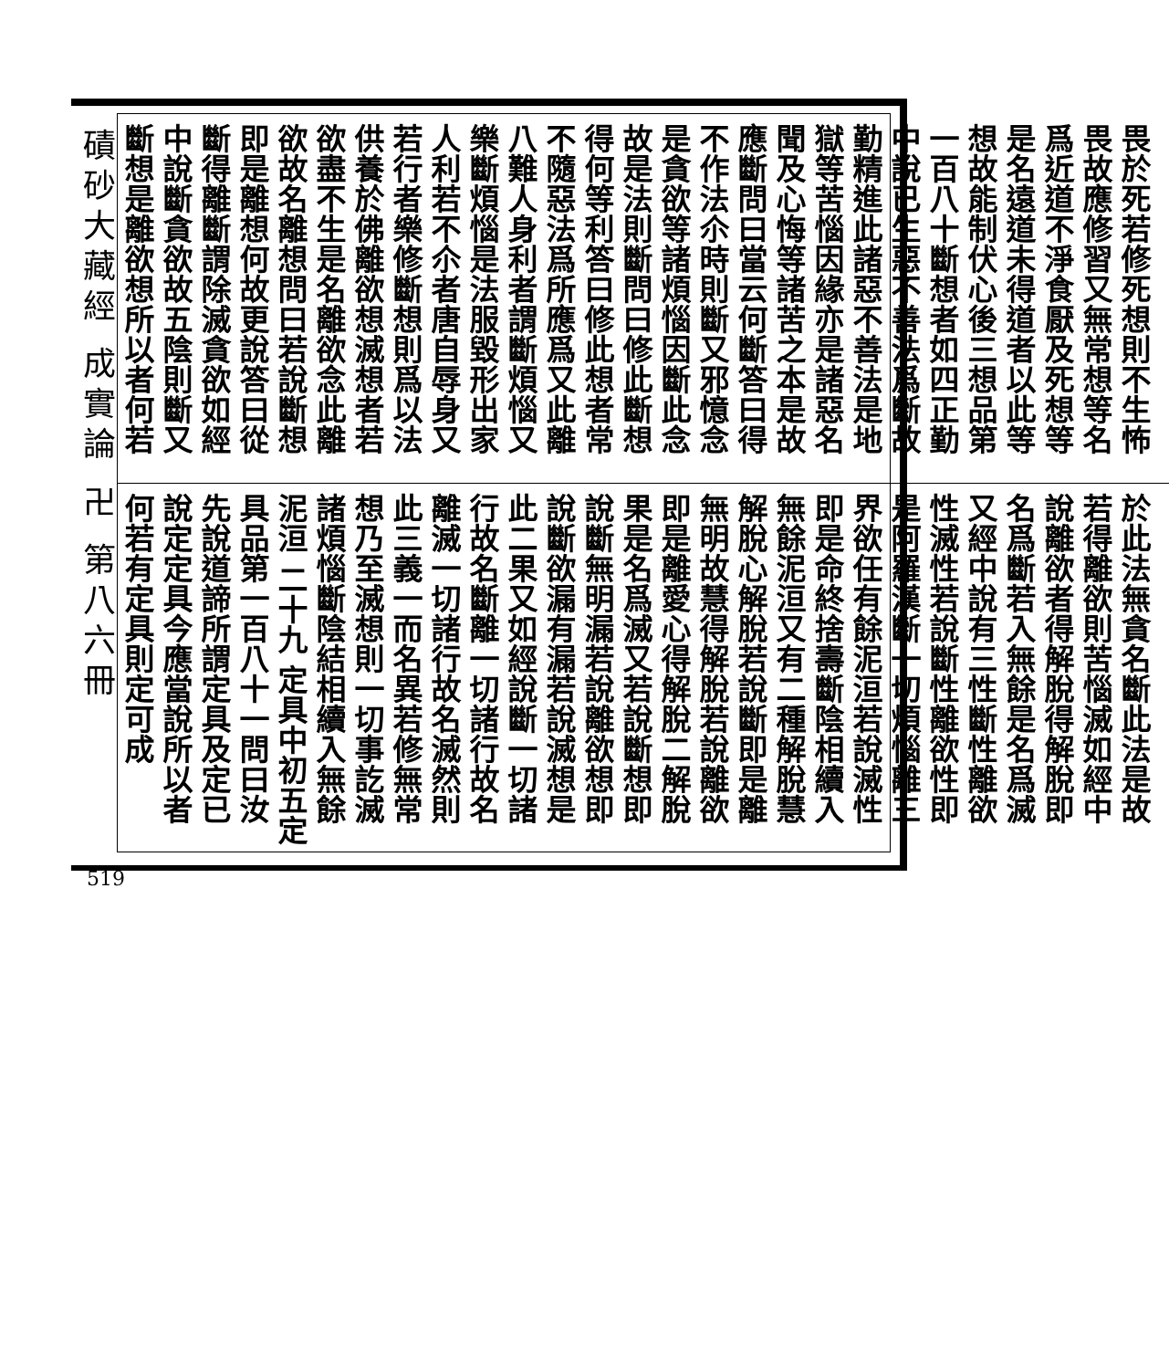磧砂大藏經 成實論 卍 第八六冊
畏於死若修死想則不生怖畏故應修習又無常想等名爲近道不淨食厭及死想等是名遠道未得道者以此等想故能制伏心後三想品第一百八十斷想者如四正勤中說已生惡不善法爲斷故勤精進此諸惡不善法是地獄等苦惱因緣亦是諸惡名聞及心悔等諸苦之本是故應斷問曰當云何斷答曰得不作法尒時則斷又邪憶念是貪欲等諸煩惱因斷此念故是法則斷問曰修此斷想得何等利答曰修此想者常不隨惡法爲所應爲又此離八難人身利者謂斷煩惱又樂斷煩惱是法服毀形出家人利若不尒者唐自辱身又若行者樂修斷想則爲以法供養於佛離欲想滅想者若欲盡不生是名離欲念此離欲故名離想問曰若說斷想即是離想何故更說答曰從斷得離斷謂除滅貪欲如經中說斷貪欲故五陰則斷又斷想是離欲想所以者何若
於此法無貪名斷此法是故若得離欲則苦惱滅如經中說離欲者得解脫得解脫即名爲斷若入無餘是名爲滅又經中說有三性斷性離欲性滅性若說斷性離欲性即是阿羅漢斷一切煩惱離三界欲任有餘泥洹若說滅性即是命終捨壽斷陰相續入無餘泥洹又有二種解脫慧解脫心解脫若說斷即是離無明故慧得解脫若說離欲即是離愛心得解脫二解脫果是名爲滅又若說斷想即說斷無明漏若說離欲想即說斷欲漏有漏若說滅想是此二果又如經說斷一切諸行故名斷離一切諸行故名離滅一切諸行故名滅然則此三義一而名異若修無常想乃至滅想則一切事訖滅諸煩惱斷陰結相續入無餘泥洹 二十九 定具中初五定具品第一百八十一問曰汝先說道諦所謂定具及定已說定定具今應當說所以者何若有定具則定可成
519